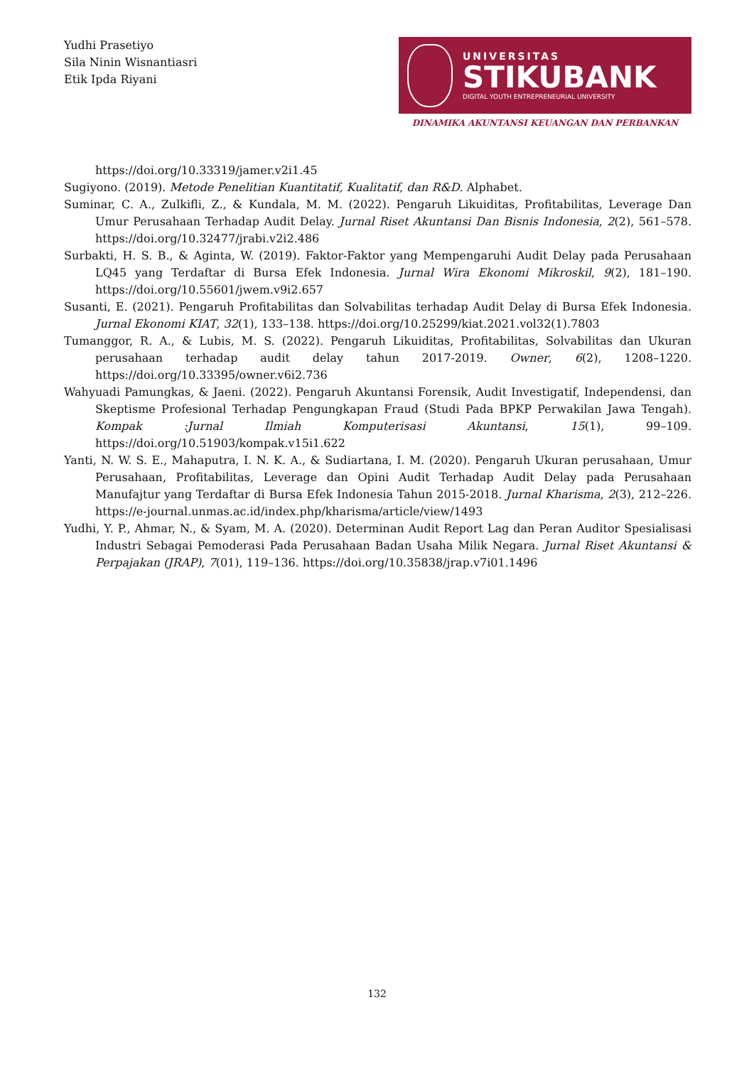Yudhi Prasetiyo
Sila Ninin Wisnantiasri
Etik Ipda Riyani
UNIVERSITAS
STIKUBANK
DIGITAL YOUTH ENTREPRENEURIAL UNIVERSITY
DINAMIKA AKUNTANSI KEUANGAN DAN PERBANKAN
https://doi.org/10.33319/jamer.v2i1.45
Sugiyono. (2019). Metode Penelitian Kuantitatif, Kualitatif, dan R&D. Alphabet.
Suminar, C. A., Zulkifli, Z., & Kundala, M. M. (2022). Pengaruh Likuiditas, Profitabilitas, Leverage Dan Umur Perusahaan Terhadap Audit Delay. Jurnal Riset Akuntansi Dan Bisnis Indonesia, 2(2), 561–578. https://doi.org/10.32477/jrabi.v2i2.486
Surbakti, H. S. B., & Aginta, W. (2019). Faktor-Faktor yang Mempengaruhi Audit Delay pada Perusahaan LQ45 yang Terdaftar di Bursa Efek Indonesia. Jurnal Wira Ekonomi Mikroskil, 9(2), 181–190. https://doi.org/10.55601/jwem.v9i2.657
Susanti, E. (2021). Pengaruh Profitabilitas dan Solvabilitas terhadap Audit Delay di Bursa Efek Indonesia. Jurnal Ekonomi KIAT, 32(1), 133–138. https://doi.org/10.25299/kiat.2021.vol32(1).7803
Tumanggor, R. A., & Lubis, M. S. (2022). Pengaruh Likuiditas, Profitabilitas, Solvabilitas dan Ukuran perusahaan terhadap audit delay tahun 2017-2019. Owner, 6(2), 1208–1220. https://doi.org/10.33395/owner.v6i2.736
Wahyuadi Pamungkas, & Jaeni. (2022). Pengaruh Akuntansi Forensik, Audit Investigatif, Independensi, dan Skeptisme Profesional Terhadap Pengungkapan Fraud (Studi Pada BPKP Perwakilan Jawa Tengah). Kompak :Jurnal Ilmiah Komputerisasi Akuntansi, 15(1), 99–109. https://doi.org/10.51903/kompak.v15i1.622
Yanti, N. W. S. E., Mahaputra, I. N. K. A., & Sudiartana, I. M. (2020). Pengaruh Ukuran perusahaan, Umur Perusahaan, Profitabilitas, Leverage dan Opini Audit Terhadap Audit Delay pada Perusahaan Manufajtur yang Terdaftar di Bursa Efek Indonesia Tahun 2015-2018. Jurnal Kharisma, 2(3), 212–226. https://e-journal.unmas.ac.id/index.php/kharisma/article/view/1493
Yudhi, Y. P., Ahmar, N., & Syam, M. A. (2020). Determinan Audit Report Lag dan Peran Auditor Spesialisasi Industri Sebagai Pemoderasi Pada Perusahaan Badan Usaha Milik Negara. Jurnal Riset Akuntansi & Perpajakan (JRAP), 7(01), 119–136. https://doi.org/10.35838/jrap.v7i01.1496
132